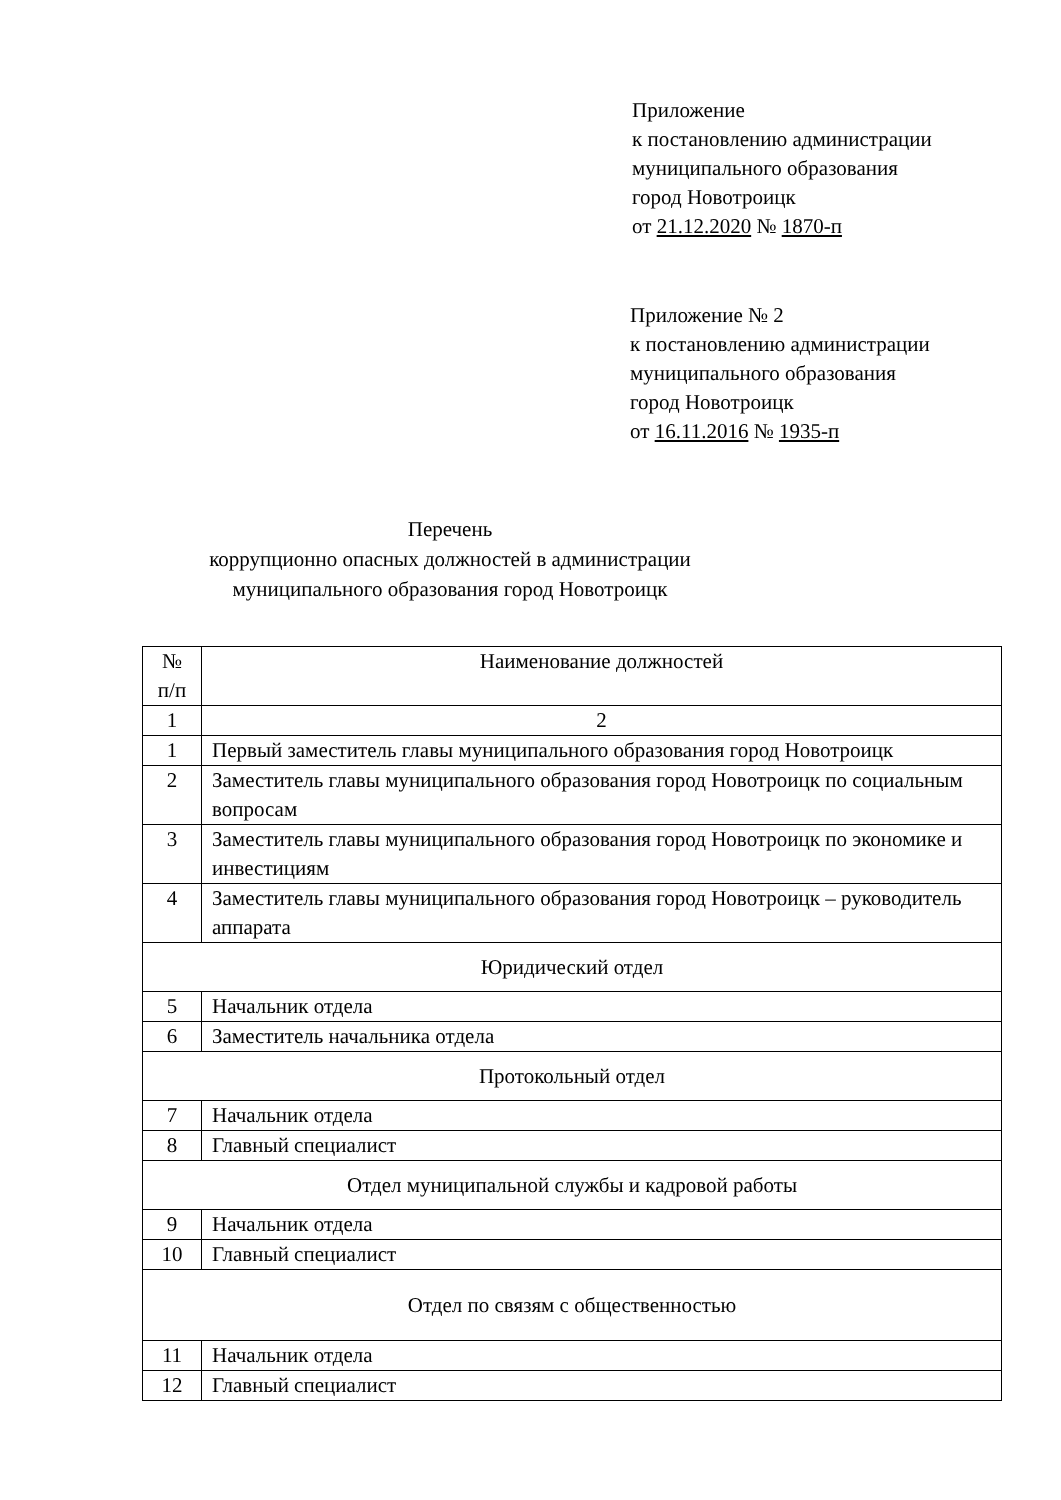Приложение
к постановлению администрации
муниципального образования
город Новотроицк
от 21.12.2020 № 1870-п
Приложение № 2
к постановлению администрации
муниципального образования
город Новотроицк
от 16.11.2016 № 1935-п
Перечень
коррупционно опасных должностей в администрации
муниципального образования город Новотроицк
| № п/п | Наименование должностей |
| 1 | 2 |
| 1 | Первый заместитель главы муниципального образования город Новотроицк |
| 2 | Заместитель главы муниципального образования город Новотроицк по социальным вопросам |
| 3 | Заместитель главы муниципального образования город Новотроицк по экономике и инвестициям |
| 4 | Заместитель главы муниципального образования город Новотроицк – руководитель аппарата |
| Юридический отдел | |
| 5 | Начальник отдела |
| 6 | Заместитель начальника отдела |
| Протокольный отдел | |
| 7 | Начальник отдела |
| 8 | Главный специалист |
| Отдел муниципальной службы и кадровой работы | |
| 9 | Начальник отдела |
| 10 | Главный специалист |
| Отдел по связям с общественностью | |
| 11 | Начальник отдела |
| 12 | Главный специалист |